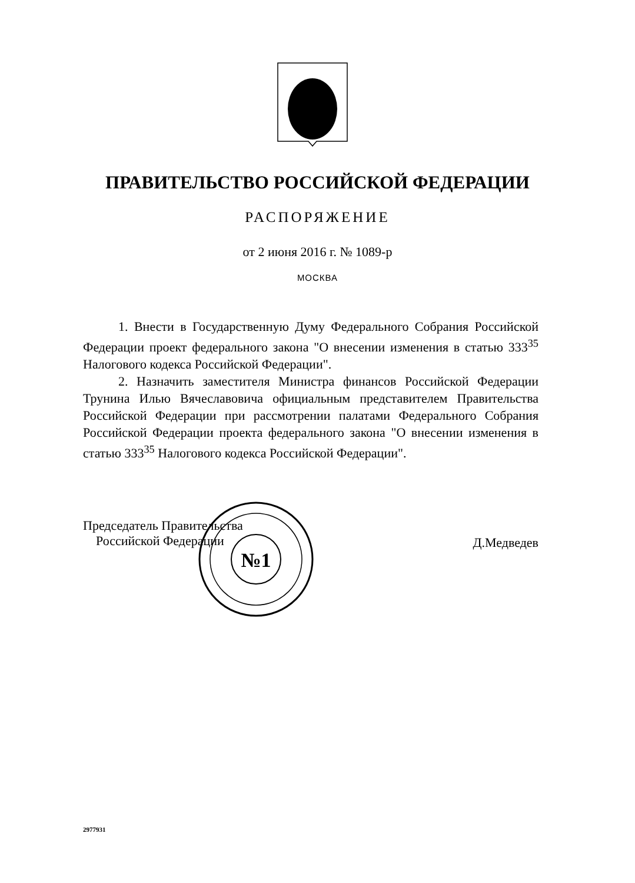ПРАВИТЕЛЬСТВО РОССИЙСКОЙ ФЕДЕРАЦИИ
РАСПОРЯЖЕНИЕ
от 2 июня 2016 г. № 1089-р
МОСКВА
1. Внести в Государственную Думу Федерального Собрания Российской Федерации проект федерального закона "О внесении изменения в статью 333<sup>35</sup> Налогового кодекса Российской Федерации".
2. Назначить заместителя Министра финансов Российской Федерации Трунина Илью Вячеславовича официальным представителем Правительства Российской Федерации при рассмотрении палатами Федерального Собрания Российской Федерации проекта федерального закона "О внесении изменения в статью 333<sup>35</sup> Налогового кодекса Российской Федерации".
№1
Председатель Правительства
Российской Федерации
Д.Медведев
2977931